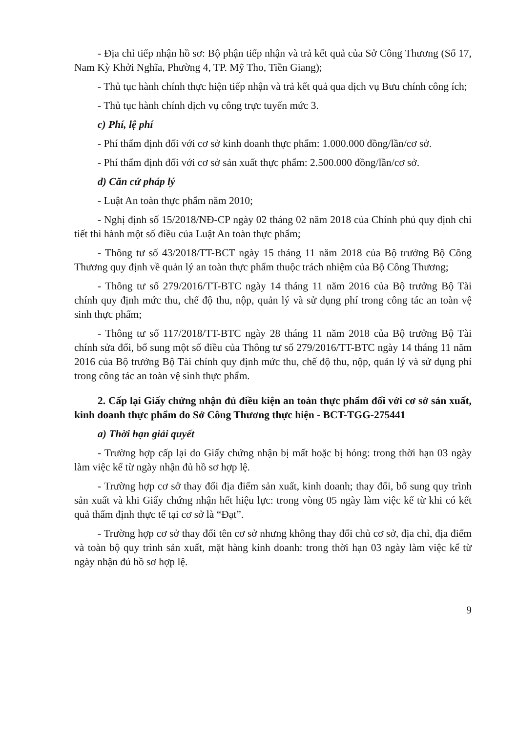- Địa chỉ tiếp nhận hồ sơ: Bộ phận tiếp nhận và trả kết quả của Sở Công Thương (Số 17, Nam Kỳ Khởi Nghĩa, Phường 4, TP. Mỹ Tho, Tiền Giang);
- Thủ tục hành chính thực hiện tiếp nhận và trả kết quả qua dịch vụ Bưu chính công ích;
- Thủ tục hành chính dịch vụ công trực tuyến mức 3.
c) Phí, lệ phí
- Phí thẩm định đối với cơ sở kinh doanh thực phẩm: 1.000.000 đồng/lần/cơ sở.
- Phí thẩm định đối với cơ sở sản xuất thực phẩm: 2.500.000 đồng/lần/cơ sở.
d) Căn cứ pháp lý
- Luật An toàn thực phẩm năm 2010;
- Nghị định số 15/2018/NĐ-CP ngày 02 tháng 02 năm 2018 của Chính phủ quy định chi tiết thi hành một số điều của Luật An toàn thực phẩm;
- Thông tư số 43/2018/TT-BCT ngày 15 tháng 11 năm 2018 của Bộ trưởng Bộ Công Thương quy định về quản lý an toàn thực phẩm thuộc trách nhiệm của Bộ Công Thương;
- Thông tư số 279/2016/TT-BTC ngày 14 tháng 11 năm 2016 của Bộ trưởng Bộ Tài chính quy định mức thu, chế độ thu, nộp, quản lý và sử dụng phí trong công tác an toàn vệ sinh thực phẩm;
- Thông tư số 117/2018/TT-BTC ngày 28 tháng 11 năm 2018 của Bộ trưởng Bộ Tài chính sửa đổi, bổ sung một số điều của Thông tư số 279/2016/TT-BTC ngày 14 tháng 11 năm 2016 của Bộ trưởng Bộ Tài chính quy định mức thu, chế độ thu, nộp, quản lý và sử dụng phí trong công tác an toàn vệ sinh thực phẩm.
2. Cấp lại Giấy chứng nhận đủ điều kiện an toàn thực phẩm đối với cơ sở sản xuất, kinh doanh thực phẩm do Sở Công Thương thực hiện - BCT-TGG-275441
a) Thời hạn giải quyết
- Trường hợp cấp lại do Giấy chứng nhận bị mất hoặc bị hỏng: trong thời hạn 03 ngày làm việc kể từ ngày nhận đủ hồ sơ hợp lệ.
- Trường hợp cơ sở thay đổi địa điểm sản xuất, kinh doanh; thay đổi, bổ sung quy trình sản xuất và khi Giấy chứng nhận hết hiệu lực: trong vòng 05 ngày làm việc kể từ khi có kết quả thẩm định thực tế tại cơ sở là “Đạt”.
- Trường hợp cơ sở thay đổi tên cơ sở nhưng không thay đổi chủ cơ sở, địa chỉ, địa điểm và toàn bộ quy trình sản xuất, mặt hàng kinh doanh: trong thời hạn 03 ngày làm việc kể từ ngày nhận đủ hồ sơ hợp lệ.
9